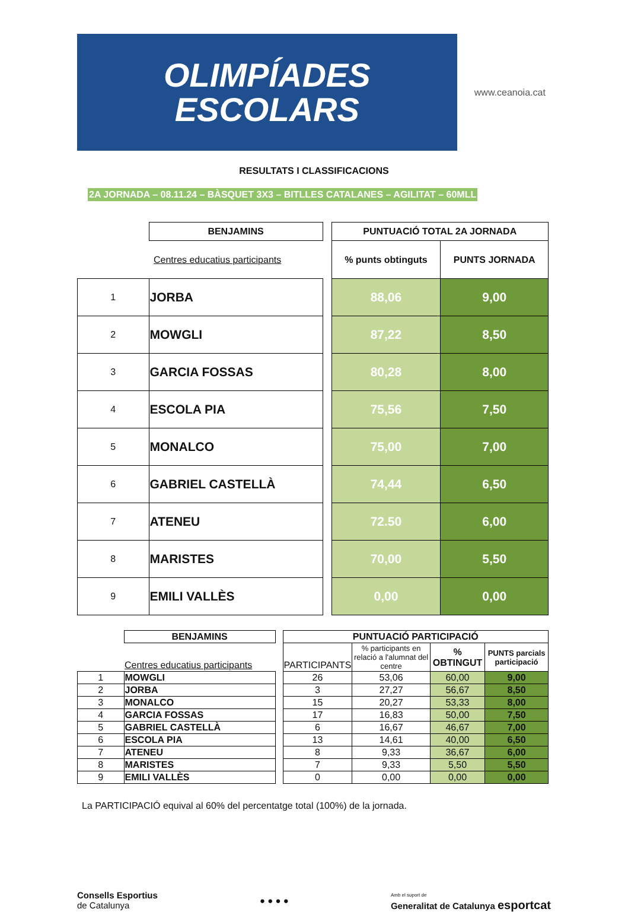OLIMPÍADES
ESCOLARS
www.ceanoia.cat
RESULTATS I CLASSIFICACIONS
2A JORNADA – 08.11.24 – BÀSQUET 3X3 – BITLLES CATALANES – AGILITAT – 60MLL
| | BENJAMINS | | PUNTUACIÓ TOTAL 2A JORNADA | |
| | Centres educatius participants | | % punts obtinguts | PUNTS JORNADA |
| 1 | JORBA | | 88,06 | 9,00 |
| 2 | MOWGLI | | 87,22 | 8,50 |
| 3 | GARCIA FOSSAS | | 80,28 | 8,00 |
| 4 | ESCOLA PIA | | 75,56 | 7,50 |
| 5 | MONALCO | | 75,00 | 7,00 |
| 6 | GABRIEL CASTELLÀ | | 74,44 | 6,50 |
| 7 | ATENEU | | 72.50 | 6,00 |
| 8 | MARISTES | | 70,00 | 5,50 |
| 9 | EMILI VALLÈS | | 0,00 | 0,00 |
| | BENJAMINS | | PUNTUACIÓ PARTICIPACIÓ | | | |
| | Centres educatius participants | | PARTICIPANTS | % participants en relació a l'alumnat del centre | % OBTINGUT | PUNTS parcials participació |
| 1 | MOWGLI | | 26 | 53,06 | 60,00 | 9,00 |
| 2 | JORBA | | 3 | 27,27 | 56,67 | 8,50 |
| 3 | MONALCO | | 15 | 20,27 | 53,33 | 8,00 |
| 4 | GARCIA FOSSAS | | 17 | 16,83 | 50,00 | 7,50 |
| 5 | GABRIEL CASTELLÀ | | 6 | 16,67 | 46,67 | 7,00 |
| 6 | ESCOLA PIA | | 13 | 14,61 | 40,00 | 6,50 |
| 7 | ATENEU | | 8 | 9,33 | 36,67 | 6,00 |
| 8 | MARISTES | | 7 | 9,33 | 5,50 | 5,50 |
| 9 | EMILI VALLÈS | | 0 | 0,00 | 0,00 | 0,00 |
La PARTICIPACIÓ equival al 60% del percentatge total (100%) de la jornada.
Consells Esportius
de Catalunya
● ● ● ●
Amb el suport de
Generalitat de Catalunya esportcat